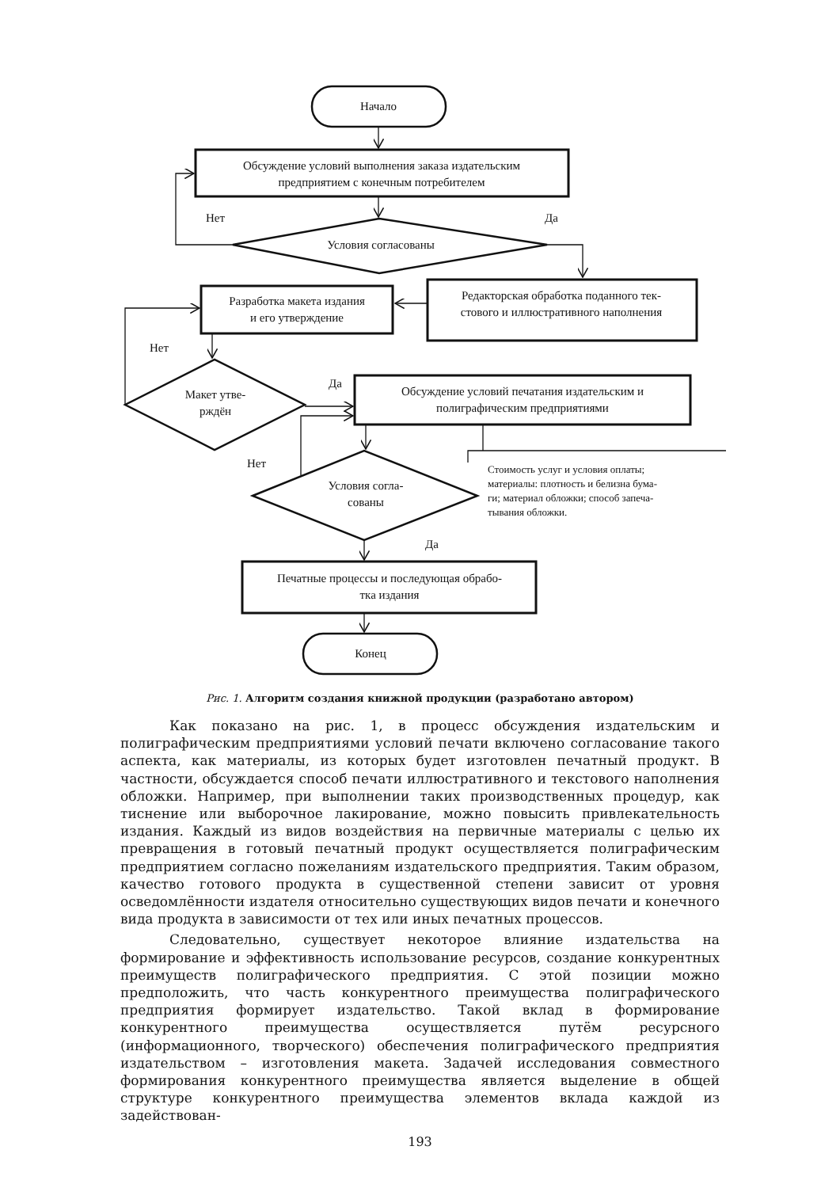Начало
Обсуждение условий выполнения заказа издательским
предприятием с конечным потребителем
Нет
Да
Условия согласованы
Редакторская обработка поданного тек-
стового и иллюстративного наполнения
Разработка макета издания
и его утверждение
Нет
Да
Макет утве-
рждён
Обсуждение условий печатания издательским и
полиграфическим предприятиями
Нет
Условия согла-
сованы
Стоимость услуг и условия оплаты;
материалы: плотность и белизна бума-
ги; материал обложки; способ запеча-
тывания обложки.
Да
Печатные процессы и последующая обрабо-
тка издания
Конец
Рис. 1. Алгоритм создания книжной продукции (разработано автором)
Как показано на рис. 1, в процесс обсуждения издательским и полиграфическим предприятиями условий печати включено согласование такого аспекта, как материалы, из которых будет изготовлен печатный продукт. В частности, обсуждается способ печати иллюстративного и текстового наполнения обложки. Например, при выполнении таких производственных процедур, как тиснение или выборочное лакирование, можно повысить привлекательность издания. Каждый из видов воздействия на первичные материалы с целью их превращения в готовый печатный продукт осуществляется полиграфическим предприятием согласно пожеланиям издательского предприятия. Таким образом, качество готового продукта в существенной степени зависит от уровня осведомлённости издателя относительно существующих видов печати и конечного вида продукта в зависимости от тех или иных печатных процессов.
Следовательно, существует некоторое влияние издательства на формирование и эффективность использование ресурсов, создание конкурентных преимуществ полиграфического предприятия. С этой позиции можно предположить, что часть конкурентного преимущества полиграфического предприятия формирует издательство. Такой вклад в формирование конкурентного преимущества осуществляется путём ресурсного (информационного, творческого) обеспечения полиграфического предприятия издательством – изготовления макета. Задачей исследования совместного формирования конкурентного преимущества является выделение в общей структуре конкурентного преимущества элементов вклада каждой из задействован-
193